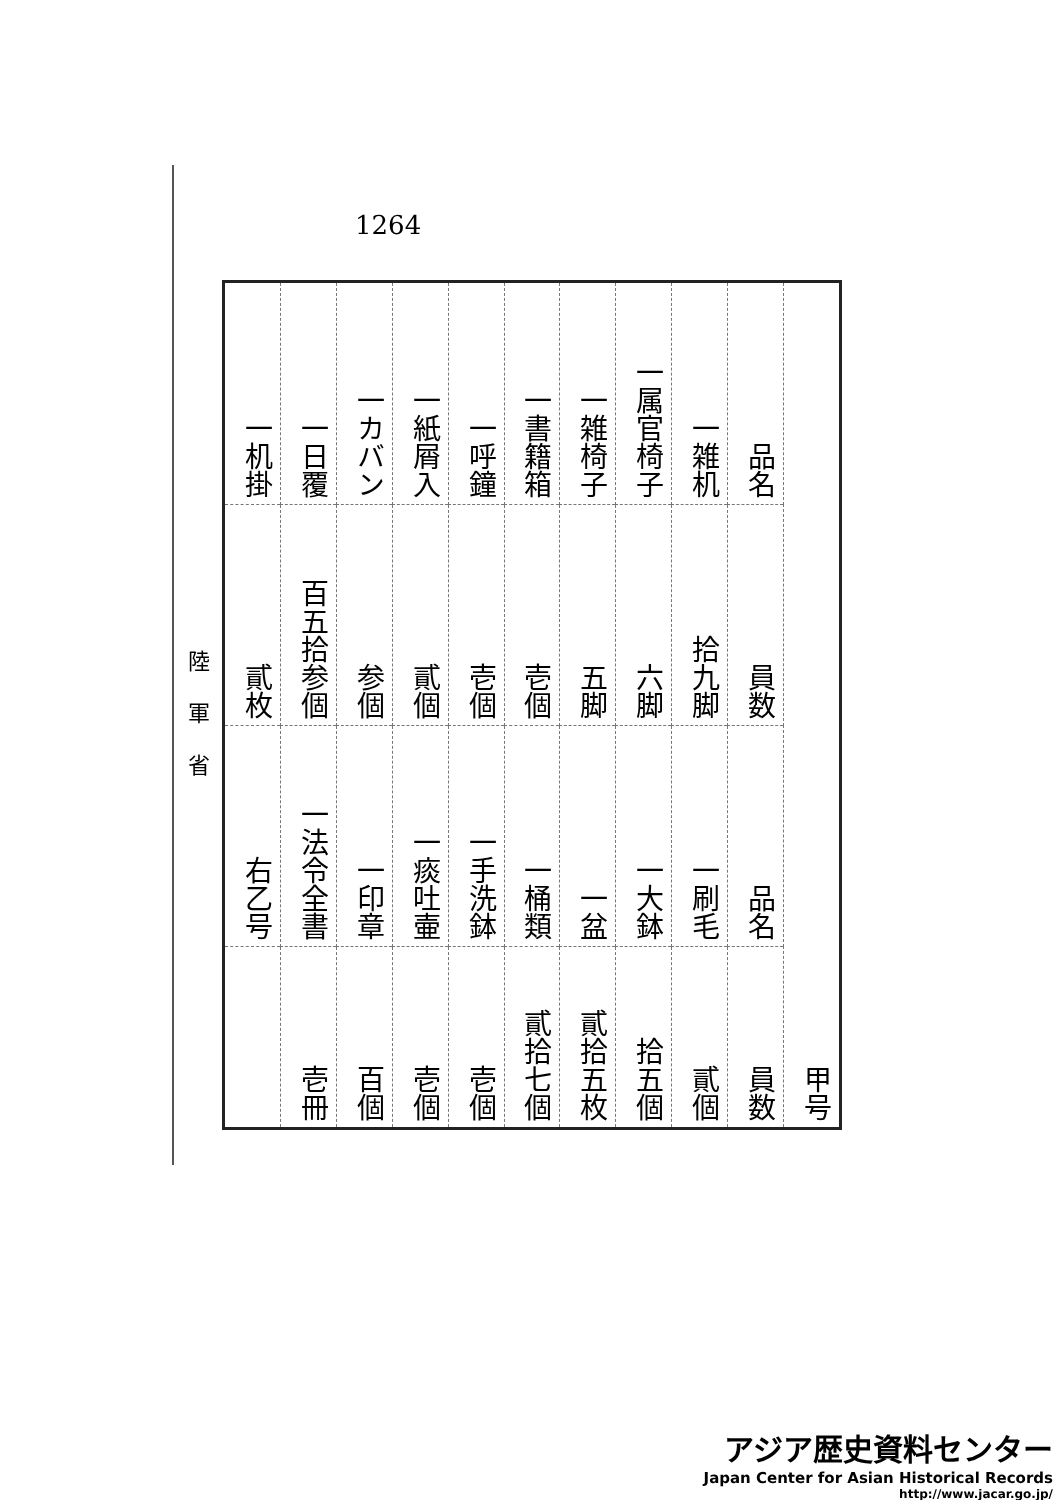1264
陸軍省
| 甲号 | 品名 | 一雑机 | 一属官椅子 | 一雑椅子 | 一書籍箱 | 一呼鐘 | 一紙屑入 | 一カバン | 一日覆 | 一机掛 |
| | 員数 | 拾九脚 | 六脚 | 五脚 | 壱個 | 壱個 | 貳個 | 参個 | 百五拾参個 | 貳枚 |
| | 品名 | 一刷毛 | 一大鉢 | 一盆 | 一桶類 | 一手洗鉢 | 一痰吐壷 | 一印章 | 一法令全書 | 右乙号 |
| | 員数 | 貳個 | 拾五個 | 貳拾五枚 | 貳拾七個 | 壱個 | 壱個 | 百個 | 壱冊 | |
アジア歴史資料センター
Japan Center for Asian Historical Records
http://www.jacar.go.jp/